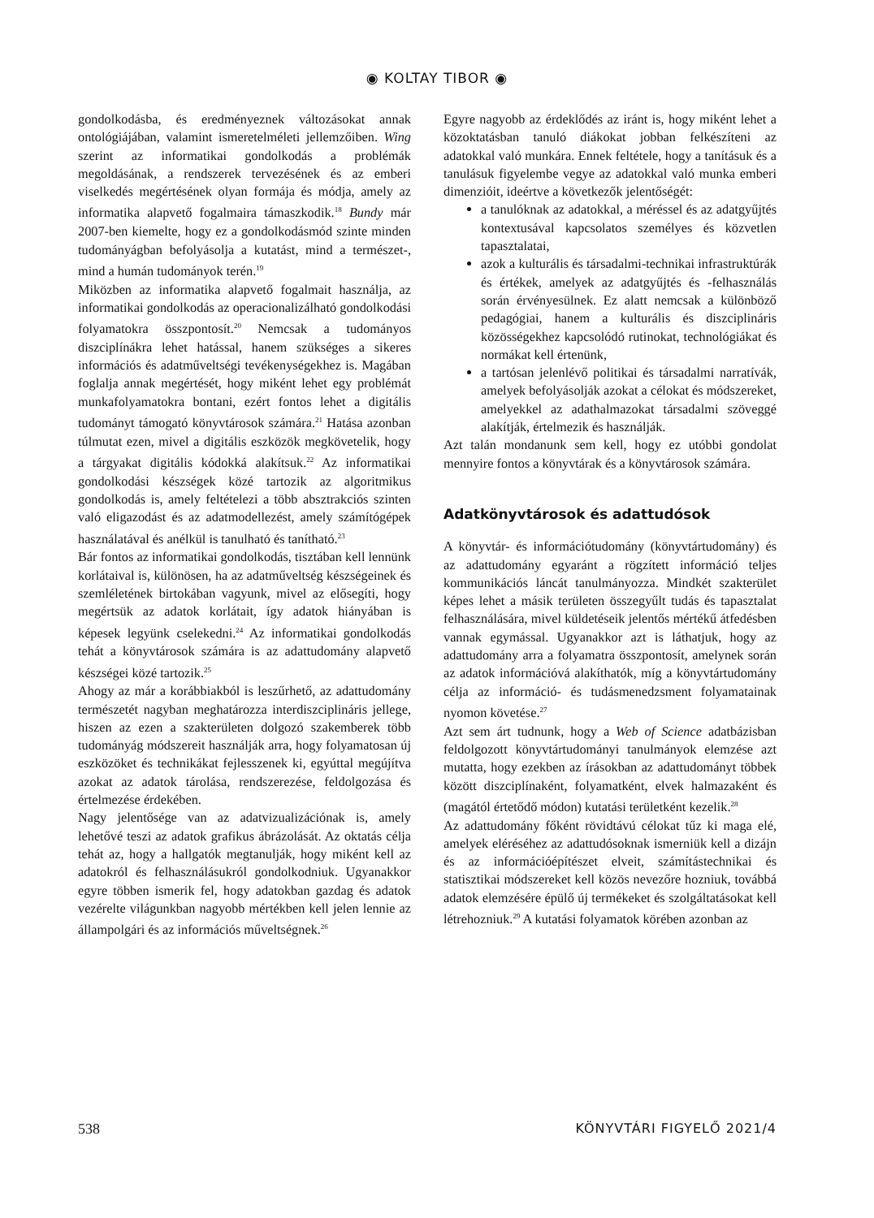◉ KOLTAY TIBOR ◉
gondolkodásba, és eredményeznek változásokat annak ontológiájában, valamint ismeretelméleti jellemzőiben. Wing szerint az informatikai gondolkodás a problémák megoldásának, a rendszerek tervezésének és az emberi viselkedés megértésének olyan formája és módja, amely az informatika alapvető fogalmaira támaszkodik.<sup>18</sup> Bundy már 2007-ben kiemelte, hogy ez a gondolkodásmód szinte minden tudományágban befolyásolja a kutatást, mind a természet-, mind a humán tudományok terén.<sup>19</sup>
Miközben az informatika alapvető fogalmait használja, az informatikai gondolkodás az operacionalizálható gondolkodási folyamatokra összpontosít.<sup>20</sup> Nemcsak a tudományos diszciplínákra lehet hatással, hanem szükséges a sikeres információs és adatműveltségi tevékenységekhez is. Magában foglalja annak megértését, hogy miként lehet egy problémát munkafolyamatokra bontani, ezért fontos lehet a digitális tudományt támogató könyvtárosok számára.<sup>21</sup> Hatása azonban túlmutat ezen, mivel a digitális eszközök megkövetelik, hogy a tárgyakat digitális kódokká alakítsuk.<sup>22</sup> Az informatikai gondolkodási készségek közé tartozik az algoritmikus gondolkodás is, amely feltételezi a több absztrakciós szinten való eligazodást és az adatmodellezést, amely számítógépek használatával és anélkül is tanulható és tanítható.<sup>23</sup>
Bár fontos az informatikai gondolkodás, tisztában kell lennünk korlátaival is, különösen, ha az adatműveltség készségeinek és szemléletének birtokában vagyunk, mivel az elősegíti, hogy megértsük az adatok korlátait, így adatok hiányában is képesek legyünk cselekedni.<sup>24</sup> Az informatikai gondolkodás tehát a könyvtárosok számára is az adattudomány alapvető készségei közé tartozik.<sup>25</sup>
Ahogy az már a korábbiakból is leszűrhető, az adattudomány természetét nagyban meghatározza interdiszciplináris jellege, hiszen az ezen a szakterületen dolgozó szakemberek több tudományág módszereit használják arra, hogy folyamatosan új eszközöket és technikákat fejlesszenek ki, egyúttal megújítva azokat az adatok tárolása, rendszerezése, feldolgozása és értelmezése érdekében.
Nagy jelentősége van az adatvizualizációnak is, amely lehetővé teszi az adatok grafikus ábrázolását. Az oktatás célja tehát az, hogy a hallgatók megtanulják, hogy miként kell az adatokról és felhasználásukról gondolkodniuk. Ugyanakkor egyre többen ismerik fel, hogy adatokban gazdag és adatok vezérelte világunkban nagyobb mértékben kell jelen lennie az állampolgári és az információs műveltségnek.<sup>26</sup>
Egyre nagyobb az érdeklődés az iránt is, hogy miként lehet a közoktatásban tanuló diákokat jobban felkészíteni az adatokkal való munkára. Ennek feltétele, hogy a tanításuk és a tanulásuk figyelembe vegye az adatokkal való munka emberi dimenzióit, ideértve a következők jelentőségét:
a tanulóknak az adatokkal, a méréssel és az adatgyűjtés kontextusával kapcsolatos személyes és közvetlen tapasztalatai,
azok a kulturális és társadalmi-technikai infrastruktúrák és értékek, amelyek az adatgyűjtés és -felhasználás során érvényesülnek. Ez alatt nemcsak a különböző pedagógiai, hanem a kulturális és diszciplináris közösségekhez kapcsolódó rutinokat, technológiákat és normákat kell értenünk,
a tartósan jelenlévő politikai és társadalmi narratívák, amelyek befolyásolják azokat a célokat és módszereket, amelyekkel az adathalmazokat társadalmi szöveggé alakítják, értelmezik és használják.
Azt talán mondanunk sem kell, hogy ez utóbbi gondolat mennyire fontos a könyvtárak és a könyvtárosok számára.
Adatkönyvtárosok és adattudósok
A könyvtár- és információtudomány (könyvtártudomány) és az adattudomány egyaránt a rögzített információ teljes kommunikációs láncát tanulmányozza. Mindkét szakterület képes lehet a másik területen összegyűlt tudás és tapasztalat felhasználására, mivel küldetéseik jelentős mértékű átfedésben vannak egymással. Ugyanakkor azt is láthatjuk, hogy az adattudomány arra a folyamatra összpontosít, amelynek során az adatok információvá alakíthatók, míg a könyvtártudomány célja az információ- és tudásmenedzsment folyamatainak nyomon követése.<sup>27</sup>
Azt sem árt tudnunk, hogy a Web of Science adatbázisban feldolgozott könyvtártudományi tanulmányok elemzése azt mutatta, hogy ezekben az írásokban az adattudományt többek között diszciplínaként, folyamatként, elvek halmazaként és (magától értetődő módon) kutatási területként kezelik.<sup>28</sup>
Az adattudomány főként rövidtávú célokat tűz ki maga elé, amelyek eléréséhez az adattudósoknak ismerniük kell a dizájn és az információépítészet elveit, számítástechnikai és statisztikai módszereket kell közös nevezőre hozniuk, továbbá adatok elemzésére épülő új termékeket és szolgáltatásokat kell létrehozniuk.<sup>29</sup> A kutatási folyamatok körében azonban az
538 KÖNYVTÁRI FIGYELŐ 2021/4